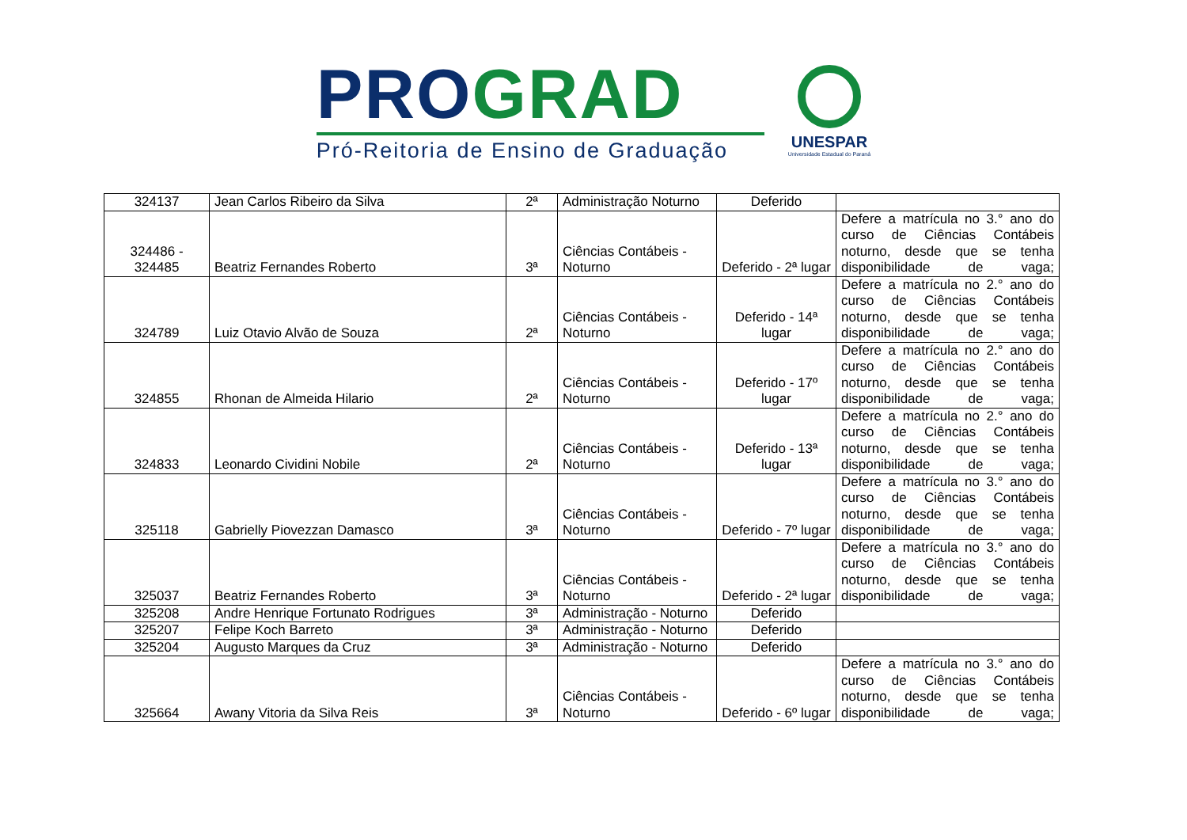PRO GRAD
Pró-Reitoria de Ensino de Graduação
UNESPAR
Universidade Estadual do Paraná
| 324137 | Jean Carlos Ribeiro da Silva | 2ª | Administração Noturno | Deferido | |
| 324486 - 324485 | Beatriz Fernandes Roberto | 3ª | Ciências Contábeis - Noturno | Deferido - 2ª lugar | Defere a matrícula no 3.° ano do curso de Ciências Contábeis noturno, desde que se tenha disponibilidade de vaga; |
| 324789 | Luiz Otavio Alvão de Souza | 2ª | Ciências Contábeis - Noturno | Deferido - 14ª lugar | Defere a matrícula no 2.° ano do curso de Ciências Contábeis noturno, desde que se tenha disponibilidade de vaga; |
| 324855 | Rhonan de Almeida Hilario | 2ª | Ciências Contábeis - Noturno | Deferido - 17º lugar | Defere a matrícula no 2.° ano do curso de Ciências Contábeis noturno, desde que se tenha disponibilidade de vaga; |
| 324833 | Leonardo Cividini Nobile | 2ª | Ciências Contábeis - Noturno | Deferido - 13ª lugar | Defere a matrícula no 2.° ano do curso de Ciências Contábeis noturno, desde que se tenha disponibilidade de vaga; |
| 325118 | Gabrielly Piovezzan Damasco | 3ª | Ciências Contábeis - Noturno | Deferido - 7º lugar | Defere a matrícula no 3.° ano do curso de Ciências Contábeis noturno, desde que se tenha disponibilidade de vaga; |
| 325037 | Beatriz Fernandes Roberto | 3ª | Ciências Contábeis - Noturno | Deferido - 2ª lugar | Defere a matrícula no 3.° ano do curso de Ciências Contábeis noturno, desde que se tenha disponibilidade de vaga; |
| 325208 | Andre Henrique Fortunato Rodrigues | 3ª | Administração - Noturno | Deferido | |
| 325207 | Felipe Koch Barreto | 3ª | Administração - Noturno | Deferido | |
| 325204 | Augusto Marques da Cruz | 3ª | Administração - Noturno | Deferido | |
| 325664 | Awany Vitoria da Silva Reis | 3ª | Ciências Contábeis - Noturno | Deferido - 6º lugar | Defere a matrícula no 3.° ano do curso de Ciências Contábeis noturno, desde que se tenha disponibilidade de vaga; |